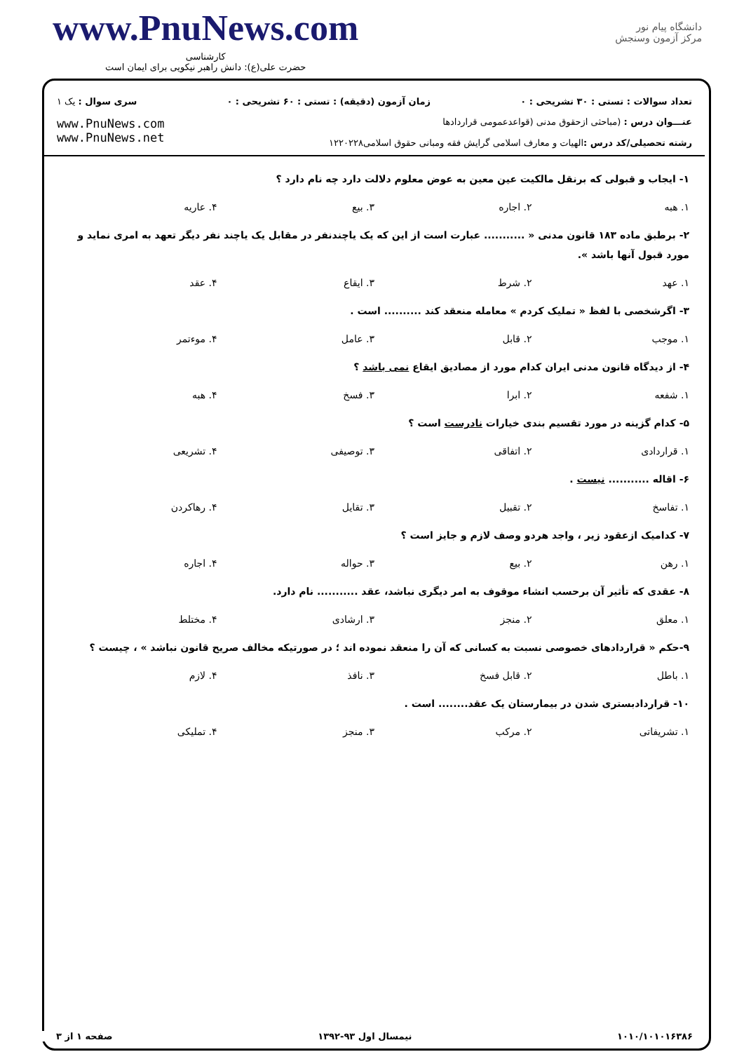www.PnuNews.com
کارشناسی
حضرت علی(ع): دانش راهبر نیکویی برای ایمان است
دانشگاه پیام نور
مرکز آزمون وسنجش
تعداد سوالات : تستی : ۳۰ تشریحی : ۰ زمان آزمون (دقیقه) : تستی : ۶۰ تشریحی : ۰ سری سوال : یک ۱
عنـــوان درس : (مباحثی ازحقوق مدنی (قواعدعمومی قراردادها
رشته تحصیلی/کد درس : الهیات و معارف اسلامی گرایش فقه ومبانی حقوق اسلامی۱۲۲۰۲۲۸
www.PnuNews.com
www.PnuNews.net
۱- ایجاب و قبولی که برنقل مالکیت عین معین به عوض معلوم دلالت دارد چه نام دارد ؟
۱. هبه ۲. اجاره ۳. بیع ۴. عاریه
۲- برطبق ماده ۱۸۳ قانون مدنی « ........... عبارت است از این که یک یاچندنفر در مقابل یک یاچند نفر دیگر تعهد به امری نماید و مورد قبول آنها باشد ».
۱. عهد ۲. شرط ۳. ایقاع ۴. عقد
۳- اگرشخصی با لفظ « تملیک کردم » معامله منعقد کند .......... است .
۱. موجب ۲. قابل ۳. عامل ۴. موءتمر
۴- از دیدگاه قانون مدنی ایران کدام مورد از مصادیق ایقاع نمی باشد ؟
۱. شفعه ۲. ابرا ۳. فسخ ۴. هبه
۵- کدام گزینه در مورد تقسیم بندی خیارات نادرست است ؟
۱. قراردادی ۲. اتفاقی ۳. توصیفی ۴. تشریعی
۶- اقاله ........... نیست .
۱. تفاسخ ۲. تقبیل ۳. تقایل ۴. رهاکردن
۷- کدامیک ازعقود زیر ، واجد هردو وصف لازم و جایز است ؟
۱. رهن ۲. بیع ۳. حواله ۴. اجاره
۸- عقدی که تأثیر آن برحسب انشاء موقوف به امر دیگری نباشد، عقد ........... نام دارد.
۱. معلق ۲. منجز ۳. ارشادی ۴. مختلط
۹-حکم « قراردادهای خصوصی نسبت به کسانی که آن را منعقد نموده اند ؛ در صورتیکه مخالف صریح قانون نباشد » ، چیست ؟
۱. باطل ۲. قابل فسخ ۳. نافذ ۴. لازم
۱۰- قراردادبستری شدن در بیمارستان یک عقد........ است .
۱. تشریفاتی ۲. مرکب ۳. منجز ۴. تملیکی
۱۰۱۰/۱۰۱۰۱۶۳۸۶ نیمسال اول ۹۳-۱۳۹۲ صفحه ۱ از ۳